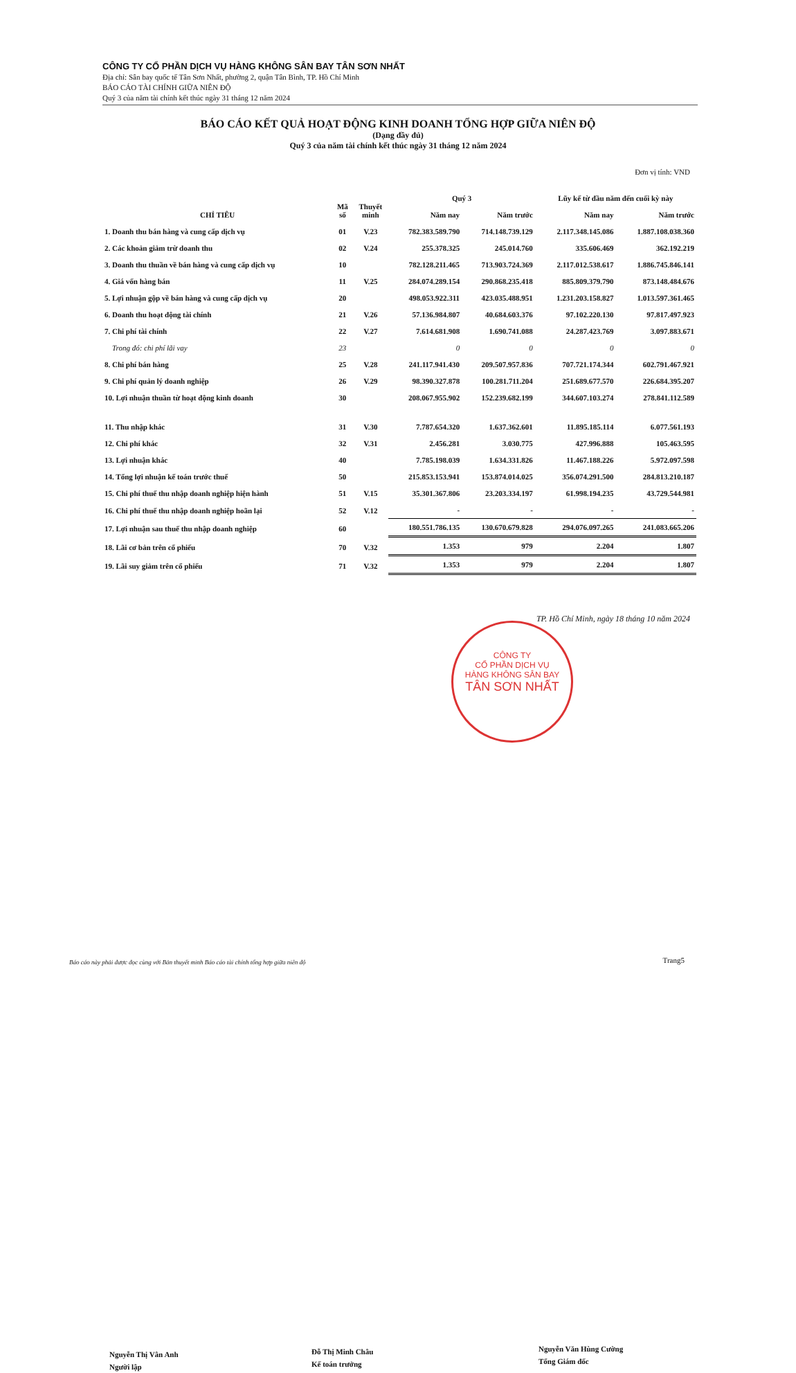CÔNG TY CỔ PHẦN DỊCH VỤ HÀNG KHÔNG SÂN BAY TÂN SƠN NHẤT
Địa chỉ: Sân bay quốc tế Tân Sơn Nhất, phường 2, quận Tân Bình, TP. Hồ Chí Minh
BÁO CÁO TÀI CHÍNH GIỮA NIÊN ĐỘ
Quý 3 của năm tài chính kết thúc ngày 31 tháng 12 năm 2024
BÁO CÁO KẾT QUẢ HOẠT ĐỘNG KINH DOANH TỔNG HỢP GIỮA NIÊN ĐỘ
(Dạng đầy đủ)
Quý 3 của năm tài chính kết thúc ngày 31 tháng 12 năm 2024
Đơn vị tính: VND
| CHỈ TIÊU | Mã số | Thuyết minh | Quý 3 | | Lũy kế từ đầu năm đến cuối kỳ này | |
| --- | --- | --- | --- | --- | --- | --- |
| | | | Năm nay | Năm trước | Năm nay | Năm trước |
| 1. Doanh thu bán hàng và cung cấp dịch vụ | 01 | V.23 | 782.383.589.790 | 714.148.739.129 | 2.117.348.145.086 | 1.887.108.038.360 |
| 2. Các khoản giảm trừ doanh thu | 02 | V.24 | 255.378.325 | 245.014.760 | 335.606.469 | 362.192.219 |
| 3. Doanh thu thuần về bán hàng và cung cấp dịch vụ | 10 | | 782.128.211.465 | 713.903.724.369 | 2.117.012.538.617 | 1.886.745.846.141 |
| 4. Giá vốn hàng bán | 11 | V.25 | 284.074.289.154 | 290.868.235.418 | 885.809.379.790 | 873.148.484.676 |
| 5. Lợi nhuận gộp về bán hàng và cung cấp dịch vụ | 20 | | 498.053.922.311 | 423.035.488.951 | 1.231.203.158.827 | 1.013.597.361.465 |
| 6. Doanh thu hoạt động tài chính | 21 | V.26 | 57.136.984.807 | 40.684.603.376 | 97.102.220.130 | 97.817.497.923 |
| 7. Chi phí tài chính | 22 | V.27 | 7.614.681.908 | 1.690.741.088 | 24.287.423.769 | 3.097.883.671 |
| Trong đó: chi phí lãi vay | 23 | | 0 | 0 | 0 | 0 |
| 8. Chi phí bán hàng | 25 | V.28 | 241.117.941.430 | 209.507.957.836 | 707.721.174.344 | 602.791.467.921 |
| 9. Chi phí quản lý doanh nghiệp | 26 | V.29 | 98.390.327.878 | 100.281.711.204 | 251.689.677.570 | 226.684.395.207 |
| 10. Lợi nhuận thuần từ hoạt động kinh doanh | 30 | | 208.067.955.902 | 152.239.682.199 | 344.607.103.274 | 278.841.112.589 |
| 11. Thu nhập khác | 31 | V.30 | 7.787.654.320 | 1.637.362.601 | 11.895.185.114 | 6.077.561.193 |
| 12. Chi phí khác | 32 | V.31 | 2.456.281 | 3.030.775 | 427.996.888 | 105.463.595 |
| 13. Lợi nhuận khác | 40 | | 7.785.198.039 | 1.634.331.826 | 11.467.188.226 | 5.972.097.598 |
| 14. Tổng lợi nhuận kế toán trước thuế | 50 | | 215.853.153.941 | 153.874.014.025 | 356.074.291.500 | 284.813.210.187 |
| 15. Chi phí thuế thu nhập doanh nghiệp hiện hành | 51 | V.15 | 35.301.367.806 | 23.203.334.197 | 61.998.194.235 | 43.729.544.981 |
| 16. Chi phí thuế thu nhập doanh nghiệp hoãn lại | 52 | V.12 | - | - | - | - |
| 17. Lợi nhuận sau thuế thu nhập doanh nghiệp | 60 | | 180.551.786.135 | 130.670.679.828 | 294.076.097.265 | 241.083.665.206 |
| 18. Lãi cơ bản trên cổ phiếu | 70 | V.32 | 1.353 | 979 | 2.204 | 1.807 |
| 19. Lãi suy giảm trên cổ phiếu | 71 | V.32 | 1.353 | 979 | 2.204 | 1.807 |
TP. Hồ Chí Minh, ngày 18 tháng 10 năm 2024
CÔNG TY
CỔ PHẦN DỊCH VỤ
HÀNG KHÔNG SÂN BAY
TÂN SƠN NHẤT
Nguyễn Thị Vân Anh
Người lập
Đỗ Thị Minh Châu
Kế toán trưởng
Nguyễn Văn Hùng Cường
Tổng Giám đốc
Báo cáo này phải được đọc cùng với Bản thuyết minh Báo cáo tài chính tổng hợp giữa niên độ
Trang5